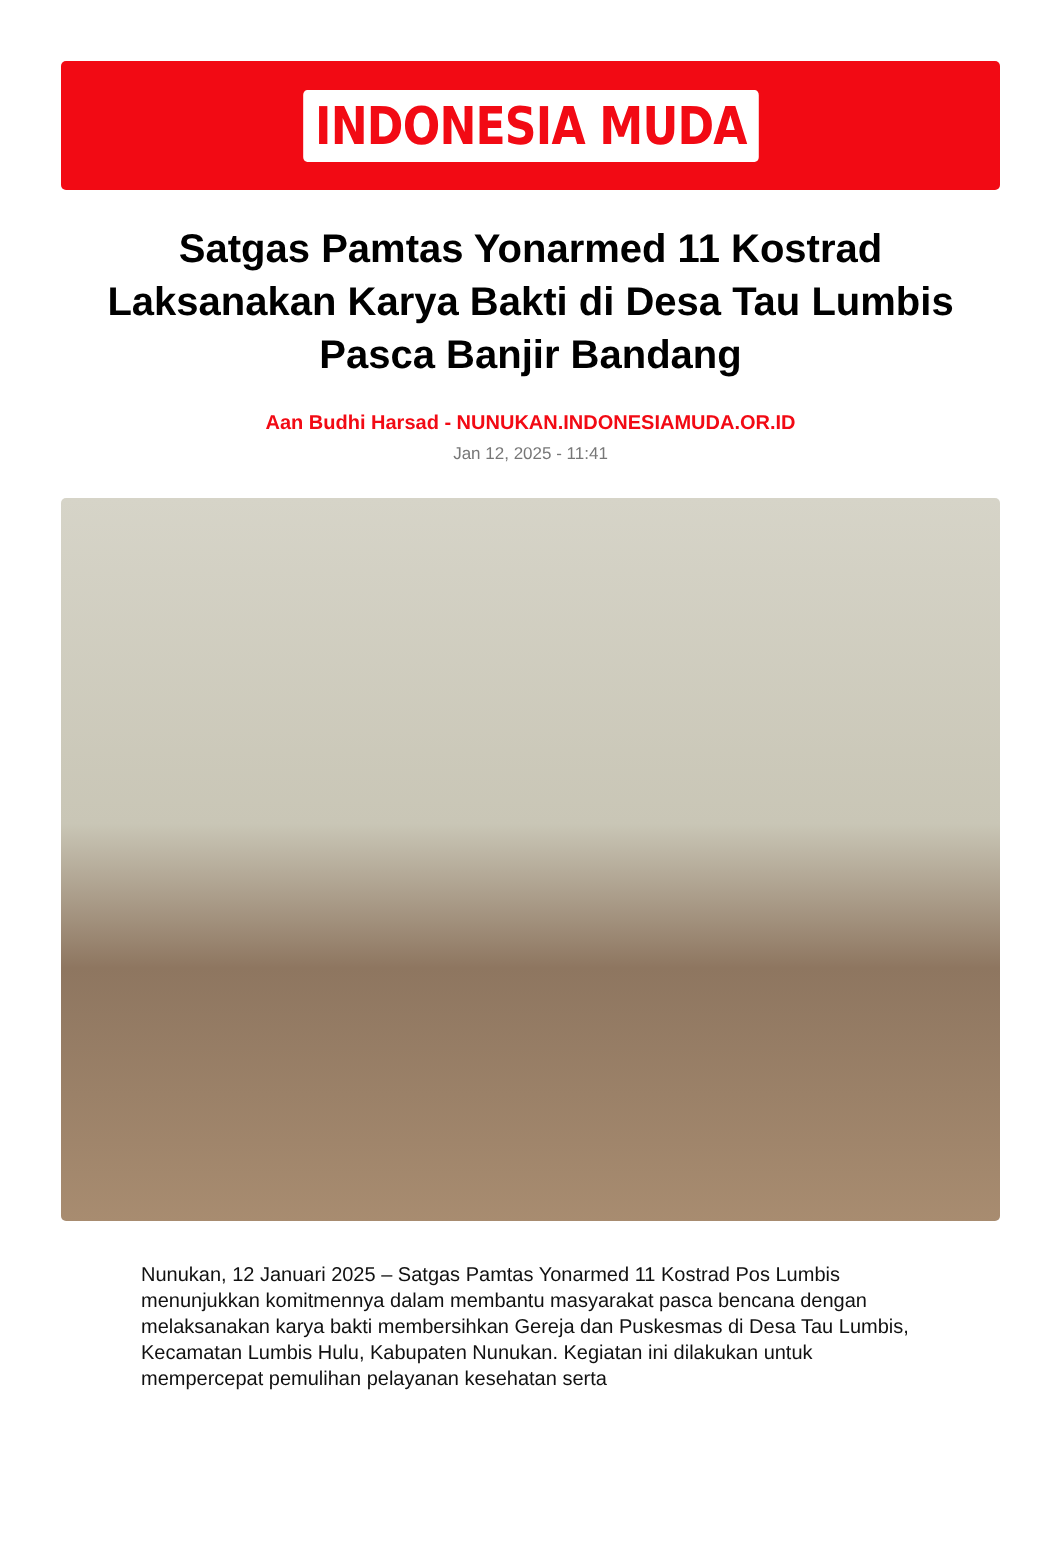INDONESIA MUDA
Satgas Pamtas Yonarmed 11 Kostrad Laksanakan Karya Bakti di Desa Tau Lumbis Pasca Banjir Bandang
Aan Budhi Harsad - NUNUKAN.INDONESIAMUDA.OR.ID
Jan 12, 2025 - 11:41
Nunukan, 12 Januari 2025 – Satgas Pamtas Yonarmed 11 Kostrad Pos Lumbis menunjukkan komitmennya dalam membantu masyarakat pasca bencana dengan melaksanakan karya bakti membersihkan Gereja dan Puskesmas di Desa Tau Lumbis, Kecamatan Lumbis Hulu, Kabupaten Nunukan. Kegiatan ini dilakukan untuk mempercepat pemulihan pelayanan kesehatan serta